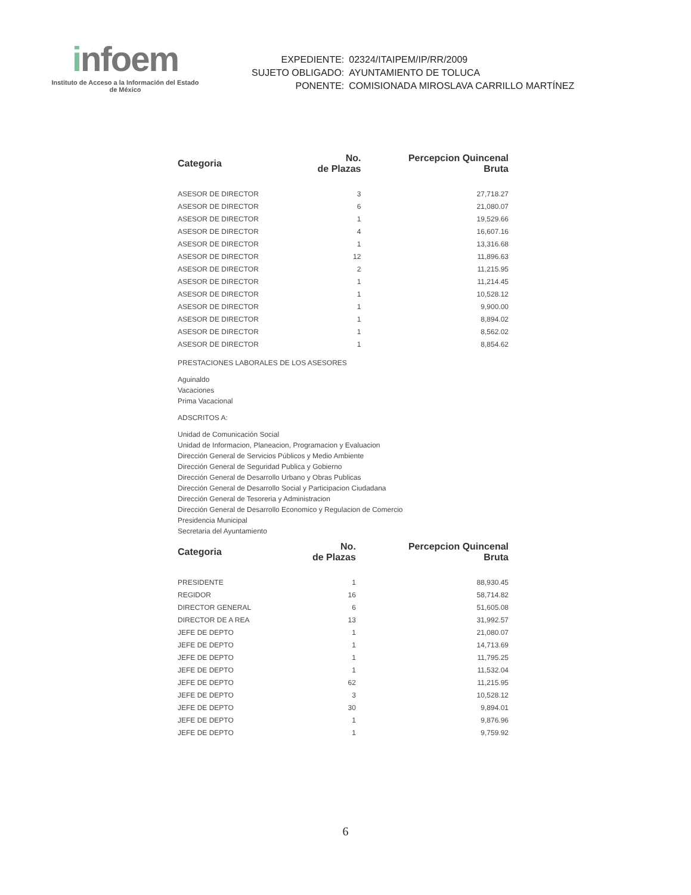infoem
Instituto de Acceso a la Información del Estado de México
| EXPEDIENTE: | 02324/ITAIPEM/IP/RR/2009 |
| SUJETO OBLIGADO: | AYUNTAMIENTO DE TOLUCA |
| PONENTE: | COMISIONADA MIROSLAVA CARRILLO MARTÍNEZ |
| Categoria | No. de Plazas | Percepcion Quincenal Bruta |
| --- | --- | --- |
| ASESOR DE DIRECTOR | 3 | 27,718.27 |
| ASESOR DE DIRECTOR | 6 | 21,080.07 |
| ASESOR DE DIRECTOR | 1 | 19,529.66 |
| ASESOR DE DIRECTOR | 4 | 16,607.16 |
| ASESOR DE DIRECTOR | 1 | 13,316.68 |
| ASESOR DE DIRECTOR | 12 | 11,896.63 |
| ASESOR DE DIRECTOR | 2 | 11,215.95 |
| ASESOR DE DIRECTOR | 1 | 11,214.45 |
| ASESOR DE DIRECTOR | 1 | 10,528.12 |
| ASESOR DE DIRECTOR | 1 | 9,900.00 |
| ASESOR DE DIRECTOR | 1 | 8,894.02 |
| ASESOR DE DIRECTOR | 1 | 8,562.02 |
| ASESOR DE DIRECTOR | 1 | 8,854.62 |
PRESTACIONES LABORALES DE LOS ASESORES
Aguinaldo
Vacaciones
Prima Vacacional
ADSCRITOS A:
Unidad de Comunicación Social
Unidad de Informacion, Planeacion, Programacion y Evaluacion
Dirección General de Servicios Públicos y Medio Ambiente
Dirección General de Seguridad Publica y Gobierno
Dirección General de Desarrollo Urbano y Obras Publicas
Dirección General de Desarrollo Social y Participacion Ciudadana
Dirección General de Tesoreria y Administracion
Dirección General de Desarrollo Economico y Regulacion de Comercio
Presidencia Municipal
Secretaria del Ayuntamiento
| Categoria | No. de Plazas | Percepcion Quincenal Bruta |
| --- | --- | --- |
| PRESIDENTE | 1 | 88,930.45 |
| REGIDOR | 16 | 58,714.82 |
| DIRECTOR GENERAL | 6 | 51,605.08 |
| DIRECTOR DE A REA | 13 | 31,992.57 |
| JEFE DE DEPTO | 1 | 21,080.07 |
| JEFE DE DEPTO | 1 | 14,713.69 |
| JEFE DE DEPTO | 1 | 11,795.25 |
| JEFE DE DEPTO | 1 | 11,532.04 |
| JEFE DE DEPTO | 62 | 11,215.95 |
| JEFE DE DEPTO | 3 | 10,528.12 |
| JEFE DE DEPTO | 30 | 9,894.01 |
| JEFE DE DEPTO | 1 | 9,876.96 |
| JEFE DE DEPTO | 1 | 9,759.92 |
6